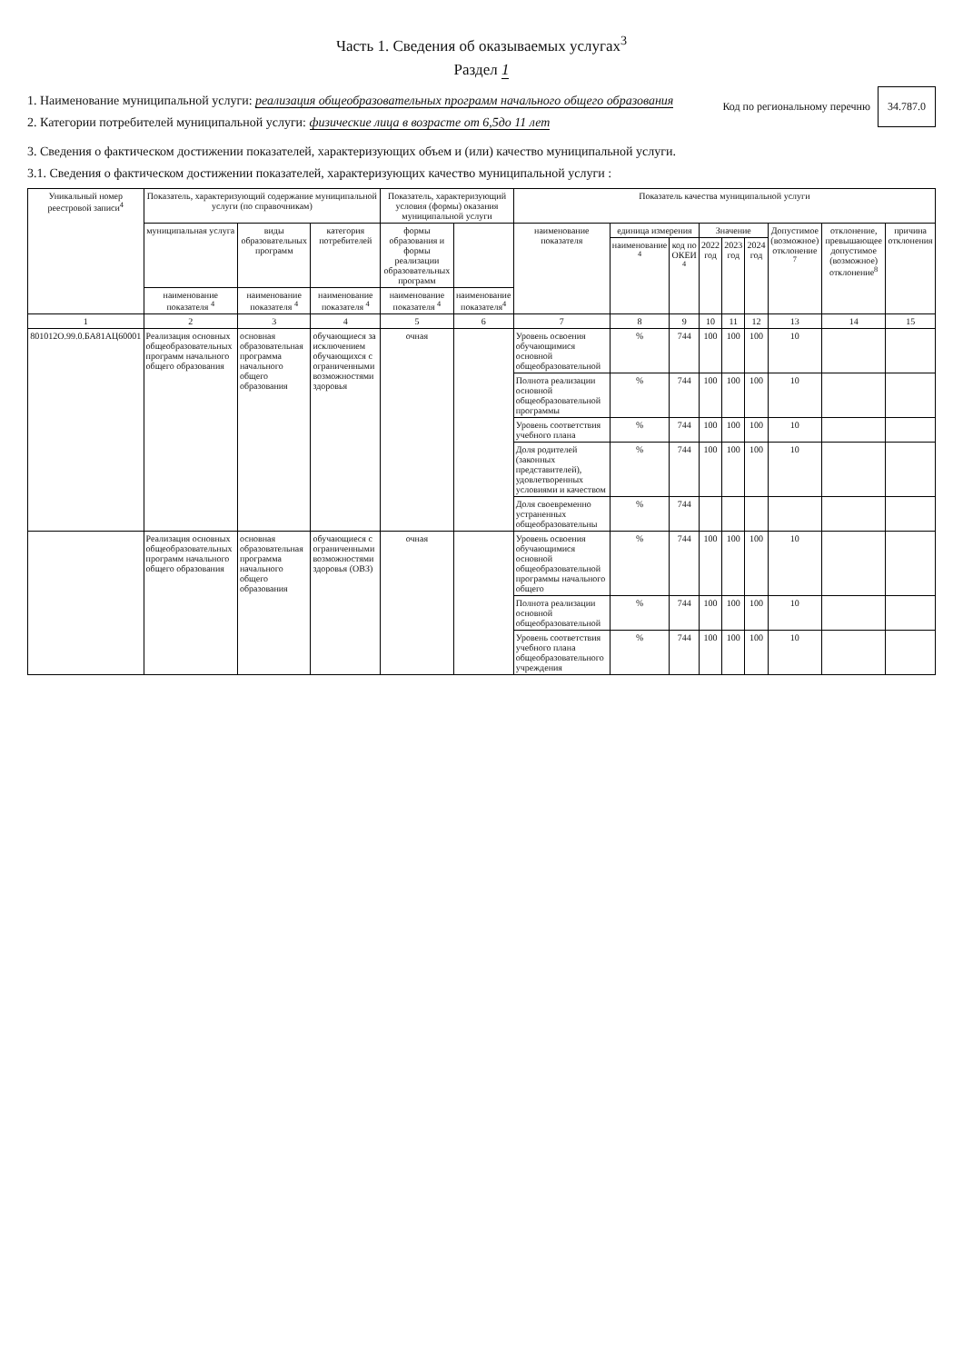Часть 1. Сведения об оказываемых услугах<sup>3</sup>
Раздел 1
1. Наименование муниципальной услуги: реализация общеобразовательных программ начального общего образования
2. Категории потребителей муниципальной услуги: физические лица в возрасте от 6,5до 11 лет
Код по региональному перечню
34.787.0
3. Сведения о фактическом достижении показателей, характеризующих объем и (или) качество муниципальной услуги.
3.1. Сведения о фактическом достижении показателей, характеризующих качество муниципальной услуги :
| Уникальный номер реестровой записи<sup>4</sup> | Показатель, характеризующий содержание муниципальной услуги (по справочникам) | | | Показатель, характеризующий условия (формы) оказания муниципальной услуги | | Показатель качества муниципальной услуги | | | | | | | | |
| --- | --- | --- | --- | --- | --- | --- | --- | --- | --- | --- | --- | --- | --- | --- |
| | муниципальная услуга | виды образовательных программ | категория потребителей | формы образования и формы реализации образовательных программ | | наименование показателя | единица измерения | | Значение | | | Допустимое (возможное) отклонение <sup>7</sup> | отклонение, превышающее допустимое (возможное) отклонение<sup>8</sup> | причина отклонения |
| | | | | | | | наименование <sup>4</sup> | код по ОКЕИ <sup>4</sup> | 2022 год | 2023 год | 2024 год | | | |
| | наименование показателя <sup>4</sup> | наименование показателя <sup>4</sup> | наименование показателя <sup>4</sup> | наименование показателя <sup>4</sup> | наименование показателя<sup>4</sup> | | | | | | | | | |
| 1 | 2 | 3 | 4 | 5 | 6 | 7 | 8 | 9 | 10 | 11 | 12 | 13 | 14 | 15 |
| 801012О.99.0.БА81АЦ60001 | Реализация основных общеобразовательных программ начального общего образования | основная образовательная программа начального общего образования | обучающиеся за исключением обучающихся с ограниченными возможностями здоровья | очная | | Уровень освоения обучающимися основной общеобразовательной | % | 744 | 100 | 100 | 100 | 10 | | |
| | | | | | | Полнота реализации основной общеобразовательной программы | % | 744 | 100 | 100 | 100 | 10 | | |
| | | | | | | Уровень соответствия учебного плана | % | 744 | 100 | 100 | 100 | 10 | | |
| | | | | | | Доля родителей (законных представителей), удовлетворенных условиями и качеством | % | 744 | 100 | 100 | 100 | 10 | | |
| | | | | | | Доля своевременно устраненных общеобразовательны | % | 744 | | | | | | |
| | Реализация основных общеобразовательных программ начального общего образования | основная образовательная программа начального общего образования | обучающиеся с ограниченными возможностями здоровья (ОВЗ) | очная | | Уровень освоения обучающимися основной общеобразовательной программы начального общего | % | 744 | 100 | 100 | 100 | 10 | | |
| | | | | | | Полнота реализации основной общеобразовательной | % | 744 | 100 | 100 | 100 | 10 | | |
| | | | | | | Уровень соответствия учебного плана общеобразовательного учреждения | % | 744 | 100 | 100 | 100 | 10 | | |